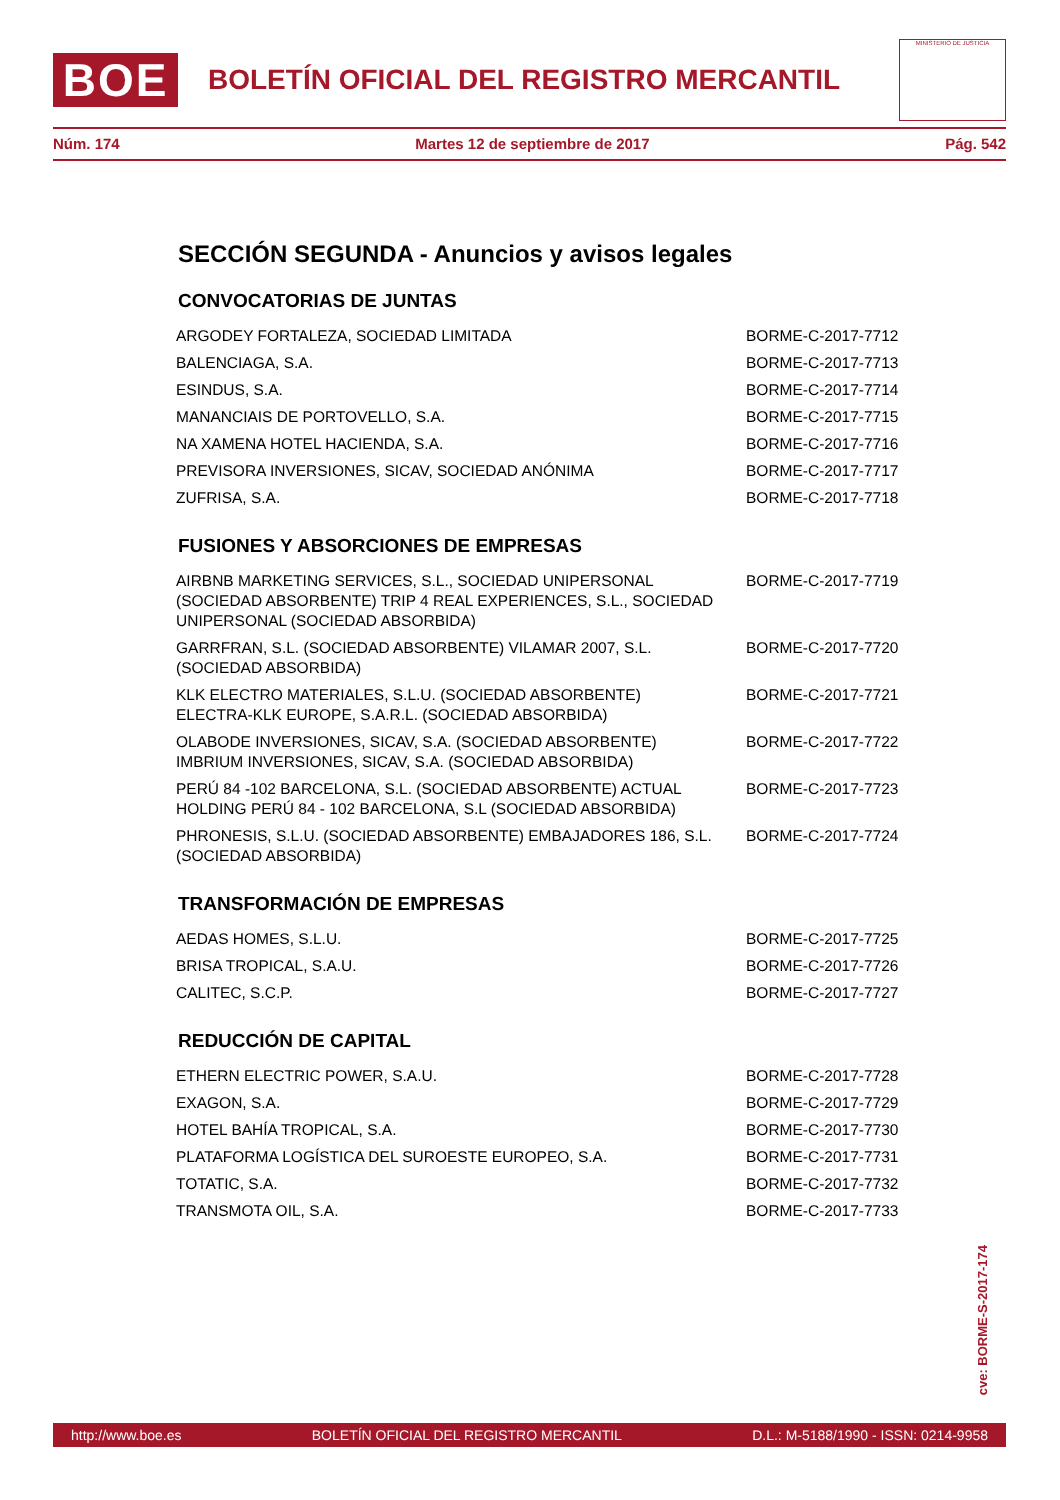BOE
BOLETÍN OFICIAL DEL REGISTRO MERCANTIL
MINISTERIO DE JUSTICIA
Núm. 174 Martes 12 de septiembre de 2017 Pág. 542
SECCIÓN SEGUNDA - Anuncios y avisos legales
CONVOCATORIAS DE JUNTAS
| ARGODEY FORTALEZA, SOCIEDAD LIMITADA | BORME-C-2017-7712 |
| BALENCIAGA, S.A. | BORME-C-2017-7713 |
| ESINDUS, S.A. | BORME-C-2017-7714 |
| MANANCIAIS DE PORTOVELLO, S.A. | BORME-C-2017-7715 |
| NA XAMENA HOTEL HACIENDA, S.A. | BORME-C-2017-7716 |
| PREVISORA INVERSIONES, SICAV, SOCIEDAD ANÓNIMA | BORME-C-2017-7717 |
| ZUFRISA, S.A. | BORME-C-2017-7718 |
FUSIONES Y ABSORCIONES DE EMPRESAS
| AIRBNB MARKETING SERVICES, S.L., SOCIEDAD UNIPERSONAL (SOCIEDAD ABSORBENTE) TRIP 4 REAL EXPERIENCES, S.L., SOCIEDAD UNIPERSONAL (SOCIEDAD ABSORBIDA) | BORME-C-2017-7719 |
| GARRFRAN, S.L. (SOCIEDAD ABSORBENTE) VILAMAR 2007, S.L. (SOCIEDAD ABSORBIDA) | BORME-C-2017-7720 |
| KLK ELECTRO MATERIALES, S.L.U. (SOCIEDAD ABSORBENTE) ELECTRA-KLK EUROPE, S.A.R.L. (SOCIEDAD ABSORBIDA) | BORME-C-2017-7721 |
| OLABODE INVERSIONES, SICAV, S.A. (SOCIEDAD ABSORBENTE) IMBRIUM INVERSIONES, SICAV, S.A. (SOCIEDAD ABSORBIDA) | BORME-C-2017-7722 |
| PERÚ 84 -102 BARCELONA, S.L. (SOCIEDAD ABSORBENTE) ACTUAL HOLDING PERÚ 84 - 102 BARCELONA, S.L (SOCIEDAD ABSORBIDA) | BORME-C-2017-7723 |
| PHRONESIS, S.L.U. (SOCIEDAD ABSORBENTE) EMBAJADORES 186, S.L. (SOCIEDAD ABSORBIDA) | BORME-C-2017-7724 |
TRANSFORMACIÓN DE EMPRESAS
| AEDAS HOMES, S.L.U. | BORME-C-2017-7725 |
| BRISA TROPICAL, S.A.U. | BORME-C-2017-7726 |
| CALITEC, S.C.P. | BORME-C-2017-7727 |
REDUCCIÓN DE CAPITAL
| ETHERN ELECTRIC POWER, S.A.U. | BORME-C-2017-7728 |
| EXAGON, S.A. | BORME-C-2017-7729 |
| HOTEL BAHÍA TROPICAL, S.A. | BORME-C-2017-7730 |
| PLATAFORMA LOGÍSTICA DEL SUROESTE EUROPEO, S.A. | BORME-C-2017-7731 |
| TOTATIC, S.A. | BORME-C-2017-7732 |
| TRANSMOTA OIL, S.A. | BORME-C-2017-7733 |
cve: BORME-S-2017-174
http://www.boe.es BOLETÍN OFICIAL DEL REGISTRO MERCANTIL D.L.: M-5188/1990 - ISSN: 0214-9958